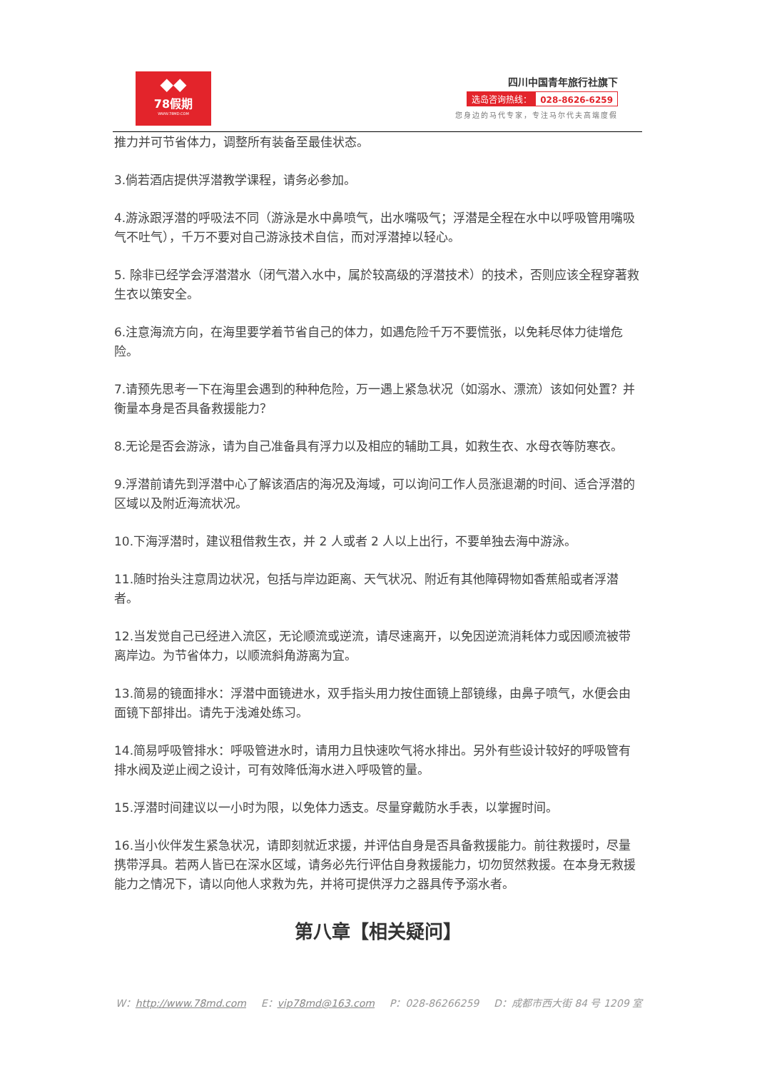◆◆
78假期
WWW.78MD.COM
四川中国青年旅行社旗下
选岛咨询热线： 028-8626-6259
您身边的马代专家，专注马尔代夫高端度假
推力并可节省体力，调整所有装备至最佳状态。
3.倘若酒店提供浮潜教学课程，请务必参加。
4.游泳跟浮潜的呼吸法不同（游泳是水中鼻喷气，出水嘴吸气；浮潜是全程在水中以呼吸管用嘴吸气不吐气），千万不要对自己游泳技术自信，而对浮潜掉以轻心。
5. 除非已经学会浮潜潜水（闭气潜入水中，属於较高级的浮潜技术）的技术，否则应该全程穿著救生衣以策安全。
6.注意海流方向，在海里要学着节省自己的体力，如遇危险千万不要慌张，以免耗尽体力徒增危险。
7.请预先思考一下在海里会遇到的种种危险，万一遇上紧急状况（如溺水、漂流）该如何处置？并衡量本身是否具备救援能力？
8.无论是否会游泳，请为自己准备具有浮力以及相应的辅助工具，如救生衣、水母衣等防寒衣。
9.浮潜前请先到浮潜中心了解该酒店的海况及海域，可以询问工作人员涨退潮的时间、适合浮潜的区域以及附近海流状况。
10.下海浮潜时，建议租借救生衣，并 2 人或者 2 人以上出行，不要单独去海中游泳。
11.随时抬头注意周边状况，包括与岸边距离、天气状况、附近有其他障碍物如香蕉船或者浮潜者。
12.当发觉自己已经进入流区，无论顺流或逆流，请尽速离开，以免因逆流消耗体力或因顺流被带离岸边。为节省体力，以顺流斜角游离为宜。
13.简易的镜面排水：浮潜中面镜进水，双手指头用力按住面镜上部镜缘，由鼻子喷气，水便会由面镜下部排出。请先于浅滩处练习。
14.简易呼吸管排水：呼吸管进水时，请用力且快速吹气将水排出。另外有些设计较好的呼吸管有排水阀及逆止阀之设计，可有效降低海水进入呼吸管的量。
15.浮潜时间建议以一小时为限，以免体力透支。尽量穿戴防水手表，以掌握时间。
16.当小伙伴发生紧急状况，请即刻就近求援，并评估自身是否具备救援能力。前往救援时，尽量携带浮具。若两人皆已在深水区域，请务必先行评估自身救援能力，切勿贸然救援。在本身无救援能力之情况下，请以向他人求救为先，并将可提供浮力之器具传予溺水者。
第八章【相关疑问】
W：http://www.78md.com E：vip78md@163.com P：028-86266259 D：成都市西大街 84 号 1209 室